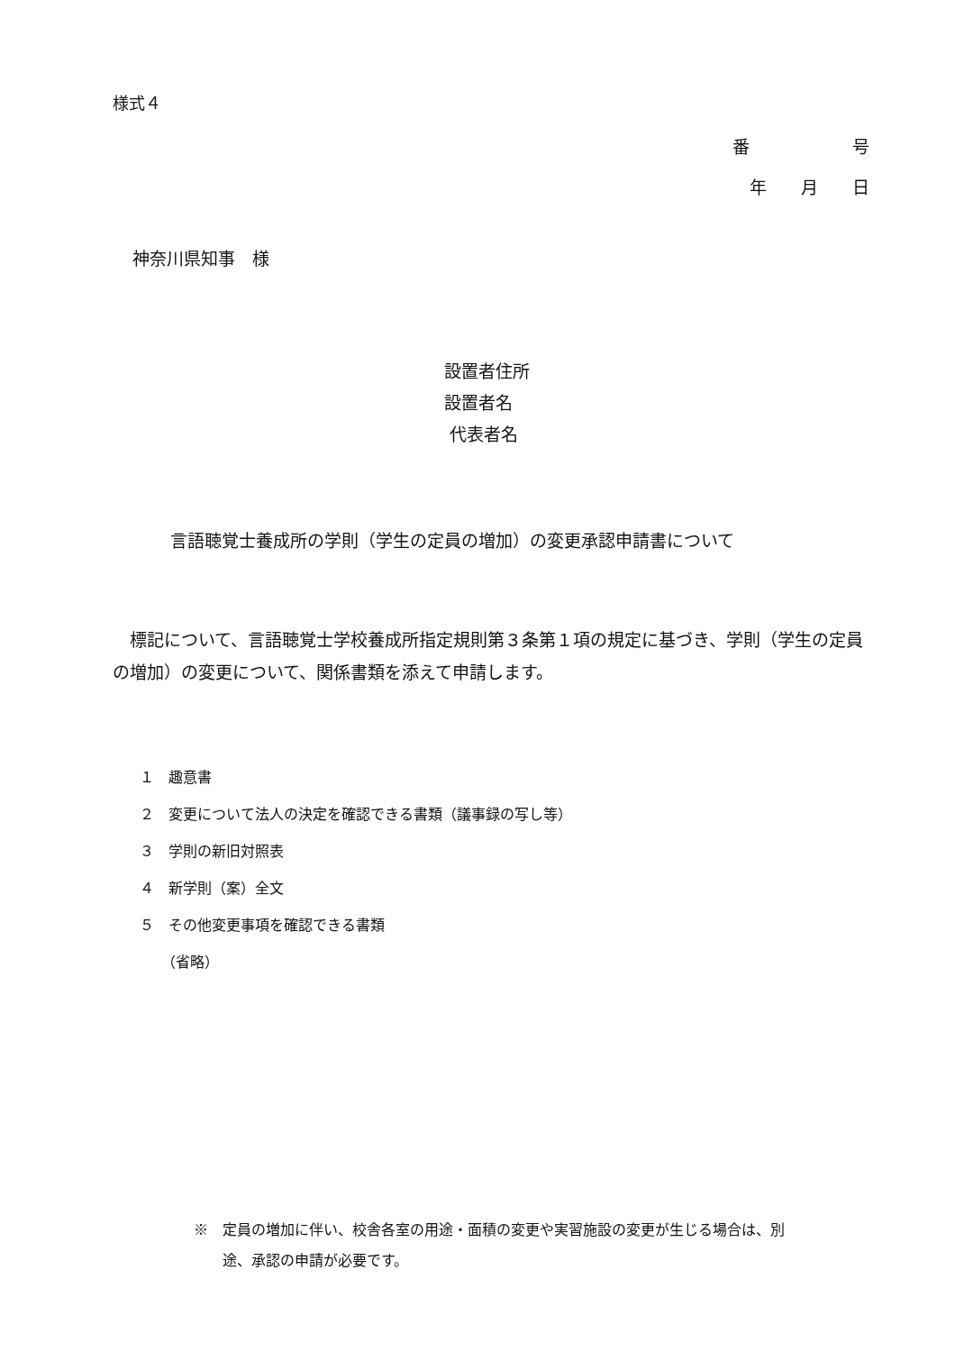様式４
番　　　　　　号
年　　月　　日
神奈川県知事　様
設置者住所
設置者名
代表者名
言語聴覚士養成所の学則（学生の定員の増加）の変更承認申請書について
　標記について、言語聴覚士学校養成所指定規則第３条第１項の規定に基づき、学則（学生の定員の増加）の変更について、関係書類を添えて申請します。
１　趣意書
２　変更について法人の決定を確認できる書類（議事録の写し等）
３　学則の新旧対照表
４　新学則（案）全文
５　その他変更事項を確認できる書類
　　（省略）
※　定員の増加に伴い、校舎各室の用途・面積の変更や実習施設の変更が生じる場合は、別
　　途、承認の申請が必要です。